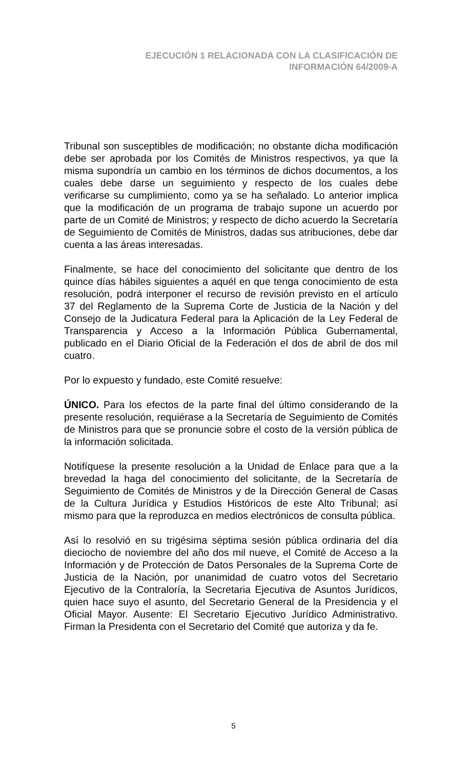EJECUCIÓN 1 RELACIONADA CON LA CLASIFICACIÓN DE
INFORMACIÓN 64/2009-A
Tribunal son susceptibles de modificación; no obstante dicha modificación debe ser aprobada por los Comités de Ministros respectivos, ya que la misma supondría un cambio en los términos de dichos documentos, a los cuales debe darse un seguimiento y respecto de los cuales debe verificarse su cumplimiento, como ya se ha señalado. Lo anterior implica que la modificación de un programa de trabajo supone un acuerdo por parte de un Comité de Ministros; y respecto de dicho acuerdo la Secretaría de Seguimiento de Comités de Ministros, dadas sus atribuciones, debe dar cuenta a las áreas interesadas.
Finalmente, se hace del conocimiento del solicitante que dentro de los quince días hábiles siguientes a aquél en que tenga conocimiento de esta resolución, podrá interponer el recurso de revisión previsto en el artículo 37 del Reglamento de la Suprema Corte de Justicia de la Nación y del Consejo de la Judicatura Federal para la Aplicación de la Ley Federal de Transparencia y Acceso a la Información Pública Gubernamental, publicado en el Diario Oficial de la Federación el dos de abril de dos mil cuatro.
Por lo expuesto y fundado, este Comité resuelve:
ÚNICO. Para los efectos de la parte final del último considerando de la presente resolución, requiérase a la Secretaría de Seguimiento de Comités de Ministros para que se pronuncie sobre el costo de la versión pública de la información solicitada.
Notifíquese la presente resolución a la Unidad de Enlace para que a la brevedad la haga del conocimiento del solicitante, de la Secretaría de Seguimiento de Comités de Ministros y de la Dirección General de Casas de la Cultura Jurídica y Estudios Históricos de este Alto Tribunal; así mismo para que la reproduzca en medios electrónicos de consulta pública.
Así lo resolvió en su trigésima séptima sesión pública ordinaria del día dieciocho de noviembre del año dos mil nueve, el Comité de Acceso a la Información y de Protección de Datos Personales de la Suprema Corte de Justicia de la Nación, por unanimidad de cuatro votos del Secretario Ejecutivo de la Contraloría, la Secretaria Ejecutiva de Asuntos Jurídicos, quien hace suyo el asunto, del Secretario General de la Presidencia y el Oficial Mayor. Ausente: El Secretario Ejecutivo Jurídico Administrativo. Firman la Presidenta con el Secretario del Comité que autoriza y da fe.
5